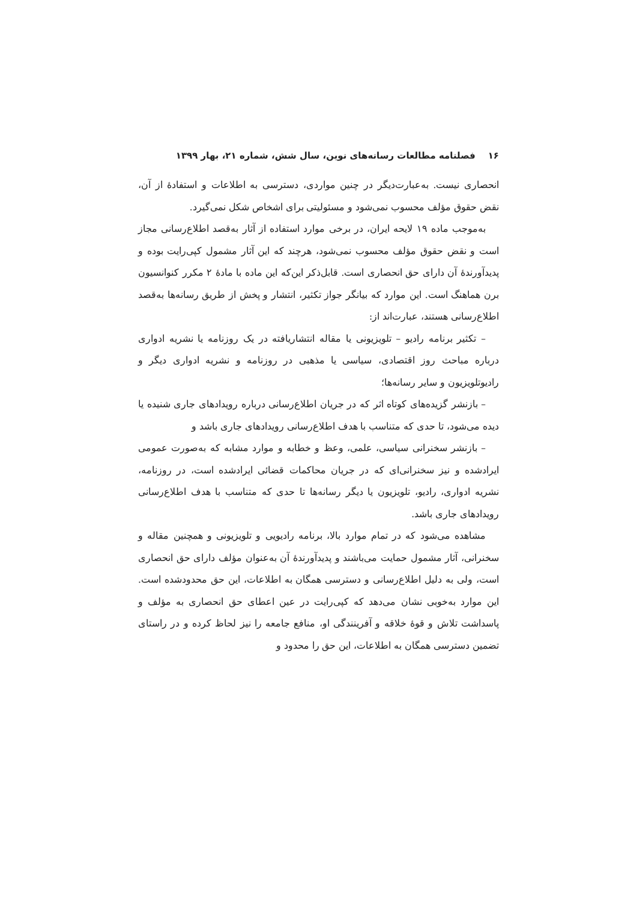۱۶ فصلنامه مطالعات رسانه‌های نوین، سال شش، شماره ۲۱، بهار ۱۳۹۹
انحصاری نیست. به‌عبارت‌دیگر در چنین مواردی، دسترسی به اطلاعات و استفادهٔ از آن، نقض حقوق مؤلف محسوب نمی‌شود و مسئولیتی برای اشخاص شکل نمی‌گیرد.
به‌موجب ماده ۱۹ لایحه ایران، در برخی موارد استفاده از آثار به‌قصد اطلاع‌رسانی مجاز است و نقض حقوق مؤلف محسوب نمی‌شود، هرچند که این آثار مشمول کپی‌رایت بوده و پدیدآورندهٔ آن دارای حق انحصاری است. قابل‌ذکر این‌که این ماده با مادهٔ ۲ مکرر کنوانسیون برن هماهنگ است. این موارد که بیانگر جواز تکثیر، انتشار و پخش از طریق رسانه‌ها به‌قصد اطلاع‌رسانی هستند، عبارت‌اند از:
– تکثیر برنامه رادیو – تلویزیونی یا مقاله انتشاریافته در یک روزنامه یا نشریه ادواری درباره مباحث روز اقتصادی، سیاسی یا مذهبی در روزنامه و نشریه ادواری دیگر و رادیوتلویزیون و سایر رسانه‌ها؛
– بازنشر گزیده‌های کوتاه اثر که در جریان اطلاع‌رسانی درباره رویدادهای جاری شنیده یا دیده می‌شود، تا حدی که متناسب با هدف اطلاع‌رسانی رویدادهای جاری باشد و
– بازنشر سخنرانی سیاسی، علمی، وعظ و خطابه و موارد مشابه که به‌صورت عمومی ایرادشده و نیز سخنرانی‌ای که در جریان محاکمات قضائی ایرادشده است، در روزنامه، نشریه ادواری، رادیو، تلویزیون یا دیگر رسانه‌ها تا حدی که متناسب با هدف اطلاع‌رسانی رویدادهای جاری باشد.
مشاهده می‌شود که در تمام موارد بالا، برنامه رادیویی و تلویزیونی و همچنین مقاله و سخنرانی، آثار مشمول حمایت می‌باشند و پدیدآورندهٔ آن به‌عنوان مؤلف دارای حق انحصاری است، ولی به دلیل اطلاع‌رسانی و دسترسی همگان به اطلاعات، این حق محدودشده است. این موارد به‌خوبی نشان می‌دهد که کپی‌رایت در عین اعطای حق انحصاری به مؤلف و پاسداشت تلاش و قوهٔ خلاقه و آفرینندگی او، منافع جامعه را نیز لحاظ کرده و در راستای تضمین دسترسی همگان به اطلاعات، این حق را محدود و